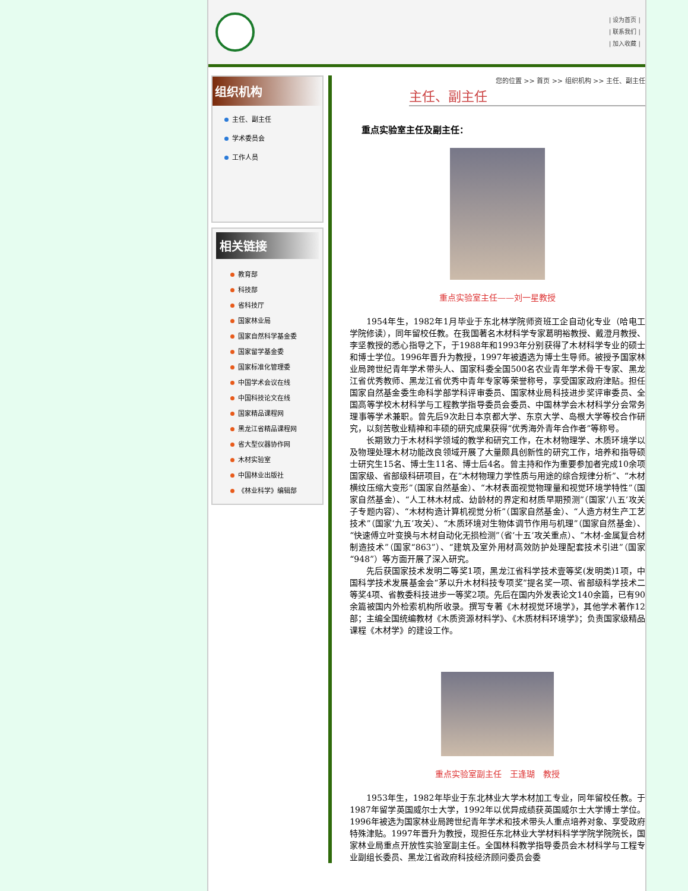| 设为首页 |
| 联系我们 |
| 加入收藏 |
组织机构
主任、副主任
学术委员会
工作人员
相关链接
教育部
科技部
省科技厅
国家林业局
国家自然科学基金委
国家留学基金委
国家标准化管理委
中国学术会议在线
中国科技论文在线
国家精品课程网
黑龙江省精品课程网
省大型仪器协作网
木材实验室
中国林业出版社
《林业科学》编辑部
您的位置 >> 首页 >> 组织机构 >> 主任、副主任
主任、副主任
重点实验室主任及副主任：
重点实验室主任——刘一星教授
1954年生，1982年1月毕业于东北林学院师资班工企自动化专业（哈电工学院修读），同年留校任教。在我国著名木材科学专家葛明裕教授、戴澄月教授、李坚教授的悉心指导之下，于1988年和1993年分别获得了木材科学专业的硕士和博士学位。1996年晋升为教授，1997年被遴选为博士生导师。被授予国家林业局跨世纪青年学术带头人、国家科委全国500名农业青年学术骨干专家、黑龙江省优秀教师、黑龙江省优秀中青年专家等荣誉称号，享受国家政府津贴。担任国家自然基金委生命科学部学科评审委员、国家林业局科技进步奖评审委员、全国高等学校木材科学与工程教学指导委员会委员、中国林学会木材科学分会常务理事等学术兼职。曾先后9次赴日本京都大学、东京大学、岛根大学等校合作研究，以刻苦敬业精神和丰硕的研究成果获得“优秀海外青年合作者”等称号。
长期致力于木材科学领域的教学和研究工作，在木材物理学、木质环境学以及物理处理木材功能改良领域开展了大量颇具创新性的研究工作，培养和指导硕士研究生15名、博士生11名、博士后4名。曾主持和作为重要参加者完成10余项国家级、省部级科研项目，在“木材物理力学性质与用途的综合规律分析”、“木材横纹压缩大变形”（国家自然基金）、“木材表面视觉物理量和视觉环境学特性”（国家自然基金）、“人工林木材成、幼龄材的界定和材质早期预测”（国家‘八五’攻关子专题内容）、“木材构造计算机视觉分析”（国家自然基金）、“人造方材生产工艺技术”（国家‘九五’攻关）、“木质环境对生物体调节作用与机理”（国家自然基金）、“快速傅立叶变换与木材自动化无损检测”（省‘十五’攻关重点）、“木材-金属复合材制造技术”（国家“863”）、“建筑及室外用材高效防护处理配套技术引进”（国家“948”）等方面开展了深入研究。
先后获国家技术发明二等奖1项，黑龙江省科学技术壹等奖(发明类)1项，中国科学技术发展基金会“茅以升木材科技专项奖”提名奖一项、省部级科学技术二等奖4项、省教委科技进步一等奖2项。先后在国内外发表论文140余篇，已有90余篇被国内外检索机构所收录。撰写专著《木材视觉环境学》，其他学术著作12部；主编全国统编教材《木质资源材料学》、《木质材料环境学》；负责国家级精品课程《木材学》的建设工作。
重点实验室副主任　王逢瑚　教授
1953年生，1982年毕业于东北林业大学木材加工专业，同年留校任教。于1987年留学英国威尔士大学，1992年以优异成绩获英国威尔士大学博士学位。1996年被选为国家林业局跨世纪青年学术和技术带头人重点培养对象、享受政府特殊津贴。1997年晋升为教授，现担任东北林业大学材料科学学院学院院长，国家林业局重点开放性实验室副主任。全国林科教学指导委员会木材科学与工程专业副组长委员、黑龙江省政府科技经济顾问委员会委